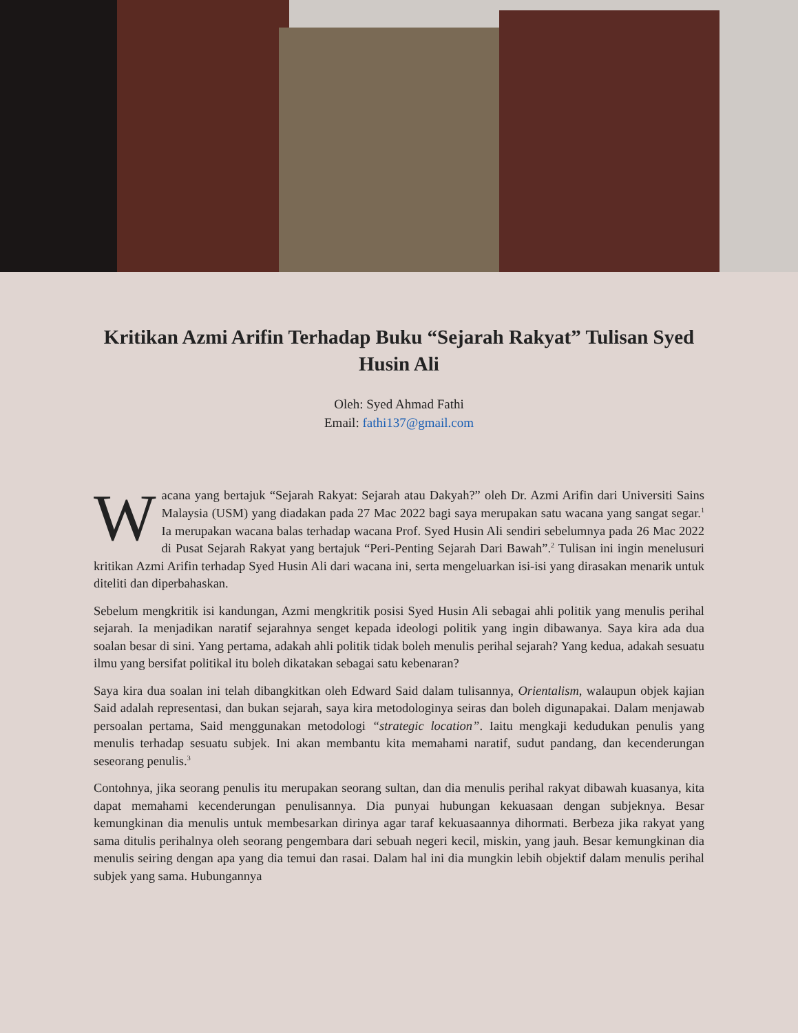Kritikan Azmi Arifin Terhadap Buku “Sejarah Rakyat” Tulisan Syed Husin Ali
Oleh: Syed Ahmad Fathi
Email: fathi137@gmail.com
Wacana yang bertajuk “Sejarah Rakyat: Sejarah atau Dakyah?” oleh Dr. Azmi Arifin dari Universiti Sains Malaysia (USM) yang diadakan pada 27 Mac 2022 bagi saya merupakan satu wacana yang sangat segar.<sup>1</sup> Ia merupakan wacana balas terhadap wacana Prof. Syed Husin Ali sendiri sebelumnya pada 26 Mac 2022 di Pusat Sejarah Rakyat yang bertajuk “Peri-Penting Sejarah Dari Bawah”.<sup>2</sup> Tulisan ini ingin menelusuri kritikan Azmi Arifin terhadap Syed Husin Ali dari wacana ini, serta mengeluarkan isi-isi yang dirasakan menarik untuk diteliti dan diperbahaskan.
Sebelum mengkritik isi kandungan, Azmi mengkritik posisi Syed Husin Ali sebagai ahli politik yang menulis perihal sejarah. Ia menjadikan naratif sejarahnya senget kepada ideologi politik yang ingin dibawanya. Saya kira ada dua soalan besar di sini. Yang pertama, adakah ahli politik tidak boleh menulis perihal sejarah? Yang kedua, adakah sesuatu ilmu yang bersifat politikal itu boleh dikatakan sebagai satu kebenaran?
Saya kira dua soalan ini telah dibangkitkan oleh Edward Said dalam tulisannya, Orientalism, walaupun objek kajian Said adalah representasi, dan bukan sejarah, saya kira metodologinya seiras dan boleh digunapakai. Dalam menjawab persoalan pertama, Said menggunakan metodologi “strategic location”. Iaitu mengkaji kedudukan penulis yang menulis terhadap sesuatu subjek. Ini akan membantu kita memahami naratif, sudut pandang, dan kecenderungan seseorang penulis.<sup>3</sup>
Contohnya, jika seorang penulis itu merupakan seorang sultan, dan dia menulis perihal rakyat dibawah kuasanya, kita dapat memahami kecenderungan penulisannya. Dia punyai hubungan kekuasaan dengan subjeknya. Besar kemungkinan dia menulis untuk membesarkan dirinya agar taraf kekuasaannya dihormati. Berbeza jika rakyat yang sama ditulis perihalnya oleh seorang pengembara dari sebuah negeri kecil, miskin, yang jauh. Besar kemungkinan dia menulis seiring dengan apa yang dia temui dan rasai. Dalam hal ini dia mungkin lebih objektif dalam menulis perihal subjek yang sama. Hubungannya